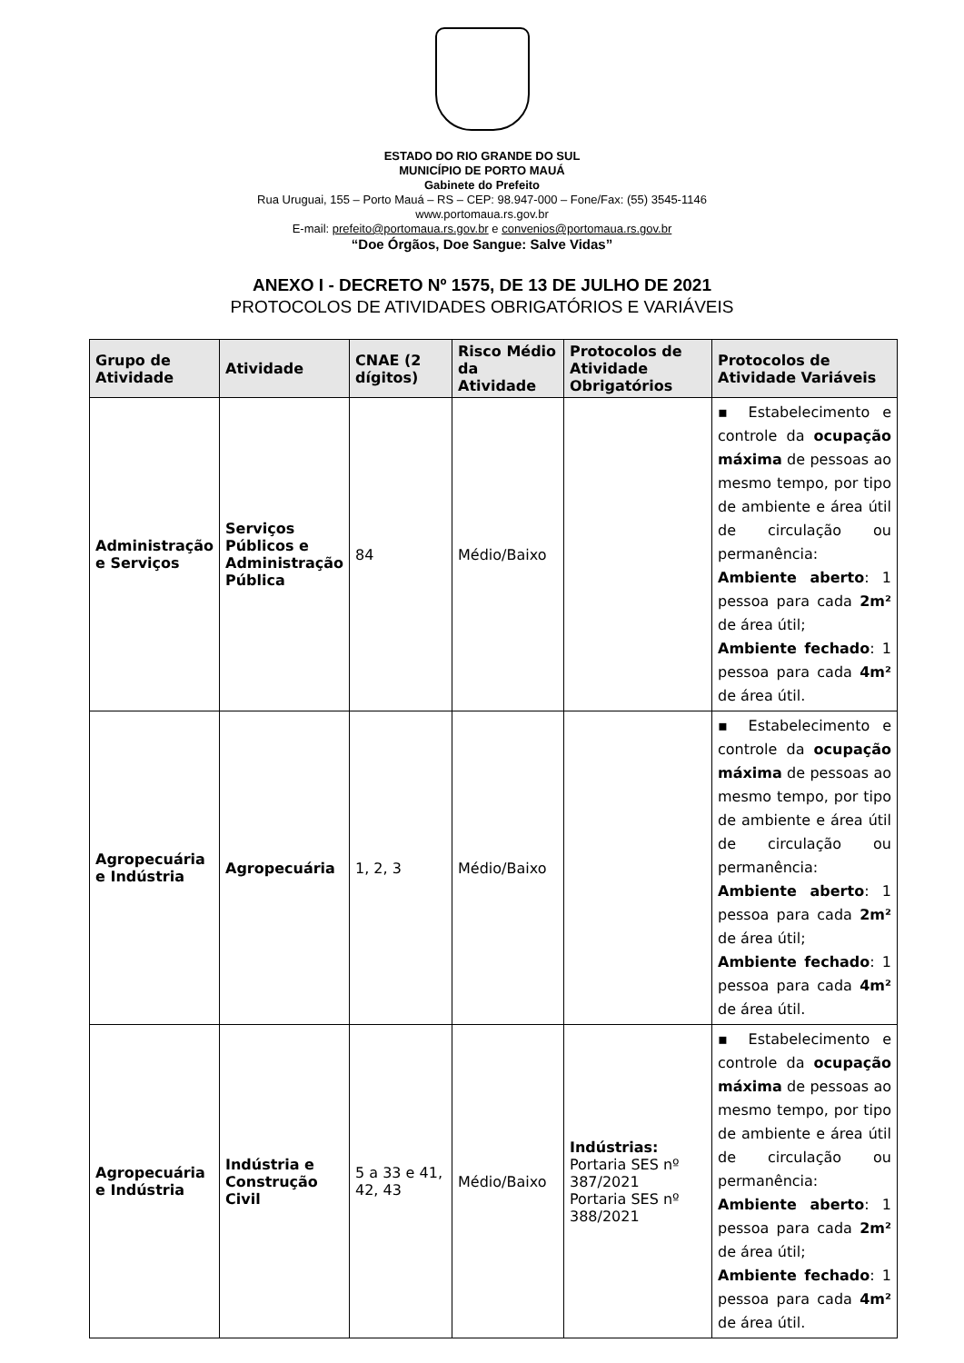ESTADO DO RIO GRANDE DO SUL
MUNICÍPIO DE PORTO MAUÁ
Gabinete do Prefeito
Rua Uruguai, 155 – Porto Mauá – RS – CEP: 98.947-000 – Fone/Fax: (55) 3545-1146
www.portomaua.rs.gov.br
E-mail: prefeito@portomaua.rs.gov.br e convenios@portomaua.rs.gov.br
“Doe Órgãos, Doe Sangue: Salve Vidas”
ANEXO I - DECRETO Nº 1575, DE 13 DE JULHO DE 2021
PROTOCOLOS DE ATIVIDADES OBRIGATÓRIOS E VARIÁVEIS
| Grupo de Atividade | Atividade | CNAE (2 dígitos) | Risco Médio da Atividade | Protocolos de Atividade Obrigatórios | Protocolos de Atividade Variáveis |
| --- | --- | --- | --- | --- | --- |
| Administração e Serviços | Serviços Públicos e Administração Pública | 84 | Médio/Baixo | | ▪ Estabelecimento e controle da ocupação máxima de pessoas ao mesmo tempo, por tipo de ambiente e área útil de circulação ou permanência: Ambiente aberto : 1 pessoa para cada 2m² de área útil; Ambiente fechado : 1 pessoa para cada 4m² de área útil. |
| Agropecuária e Indústria | Agropecuária | 1, 2, 3 | Médio/Baixo | | ▪ Estabelecimento e controle da ocupação máxima de pessoas ao mesmo tempo, por tipo de ambiente e área útil de circulação ou permanência: Ambiente aberto : 1 pessoa para cada 2m² de área útil; Ambiente fechado : 1 pessoa para cada 4m² de área útil. |
| Agropecuária e Indústria | Indústria e Construção Civil | 5 a 33 e 41, 42, 43 | Médio/Baixo | Indústrias: Portaria SES nº 387/2021 Portaria SES nº 388/2021 | ▪ Estabelecimento e controle da ocupação máxima de pessoas ao mesmo tempo, por tipo de ambiente e área útil de circulação ou permanência: Ambiente aberto : 1 pessoa para cada 2m² de área útil; Ambiente fechado : 1 pessoa para cada 4m² de área útil. |